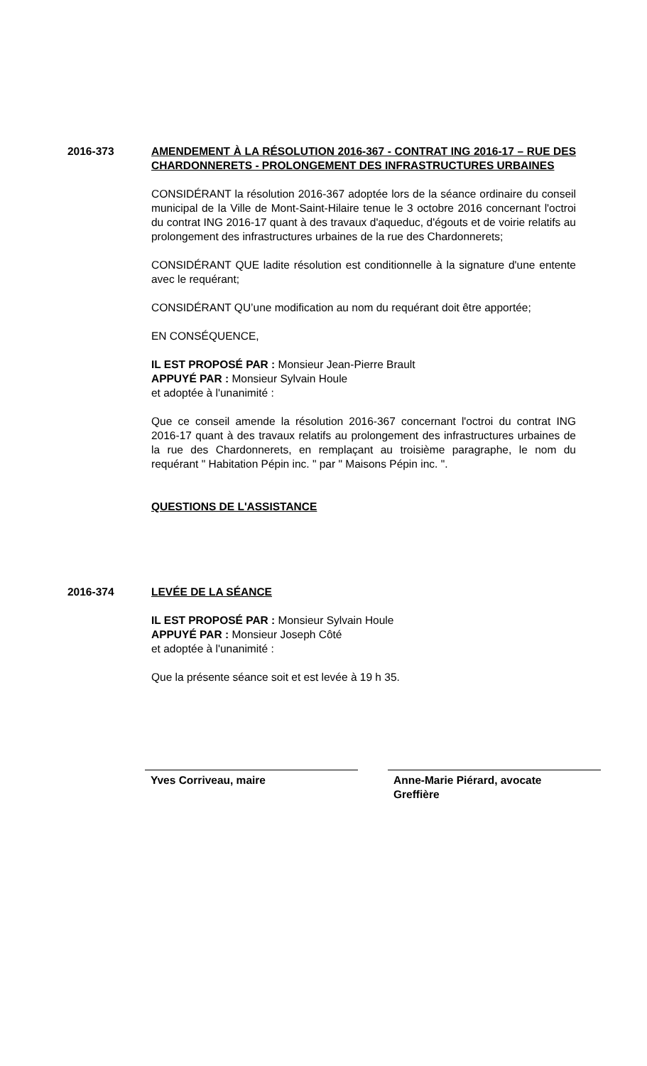2016-373 AMENDEMENT À LA RÉSOLUTION 2016-367 - CONTRAT ING 2016-17 – RUE DES CHARDONNERETS - PROLONGEMENT DES INFRASTRUCTURES URBAINES
CONSIDÉRANT la résolution 2016-367 adoptée lors de la séance ordinaire du conseil municipal de la Ville de Mont-Saint-Hilaire tenue le 3 octobre 2016 concernant l'octroi du contrat ING 2016-17 quant à des travaux d'aqueduc, d'égouts et de voirie relatifs au prolongement des infrastructures urbaines de la rue des Chardonnerets;
CONSIDÉRANT QUE ladite résolution est conditionnelle à la signature d'une entente avec le requérant;
CONSIDÉRANT QU’une modification au nom du requérant doit être apportée;
EN CONSÉQUENCE,
IL EST PROPOSÉ PAR : Monsieur Jean-Pierre Brault
APPUYÉ PAR : Monsieur Sylvain Houle
et adoptée à l'unanimité :
Que ce conseil amende la résolution 2016-367 concernant l'octroi du contrat ING 2016-17 quant à des travaux relatifs au prolongement des infrastructures urbaines de la rue des Chardonnerets, en remplaçant au troisième paragraphe, le nom du requérant " Habitation Pépin inc. " par " Maisons Pépin inc. ".
QUESTIONS DE L'ASSISTANCE
2016-374 LEVÉE DE LA SÉANCE
IL EST PROPOSÉ PAR : Monsieur Sylvain Houle
APPUYÉ PAR : Monsieur Joseph Côté
et adoptée à l'unanimité :
Que la présente séance soit et est levée à 19 h 35.
Yves Corriveau, maire Anne-Marie Piérard, avocate
Greffière